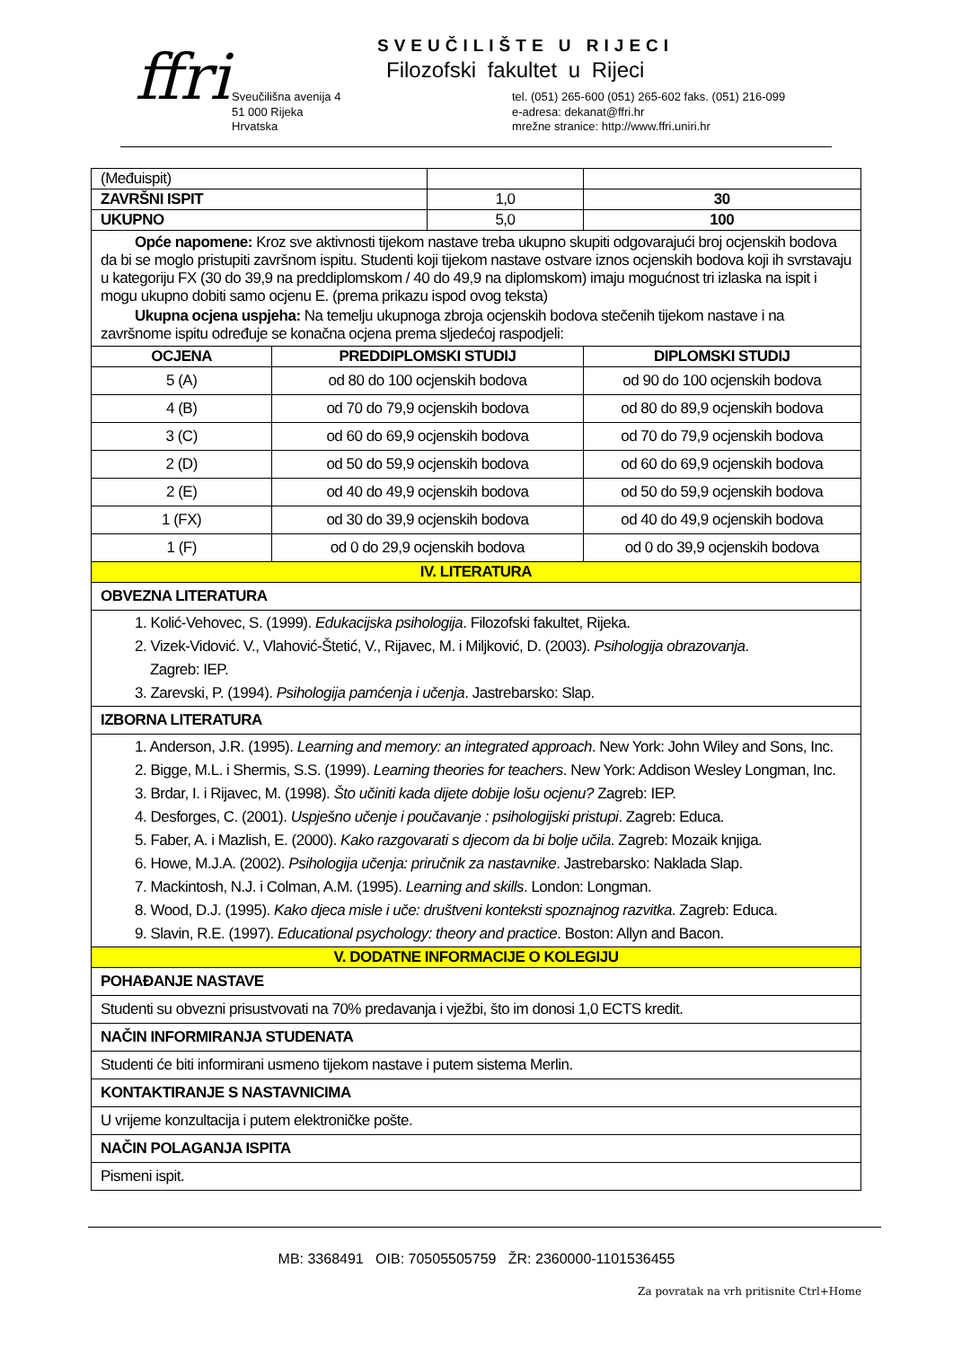ffri SVEUČILIŠTE U RIJECI
Filozofski fakultet u Rijeci
Sveučilišna avenija 4
51 000 Rijeka
Hrvatska
tel. (051) 265-600 (051) 265-602 faks. (051) 216-099
e-adresa: dekanat@ffri.hr
mrežne stranice: http://www.ffri.uniri.hr
| (Međuispit) | | | | |
| ZAVRŠNI ISPIT | | 1,0 | | 30 |
| UKUPNO | | 5,0 | | 100 |
| Opće napomene: Kroz sve aktivnosti tijekom nastave treba ukupno skupiti odgovarajući broj ocjenskih bodova da bi se moglo pristupiti završnom ispitu. Studenti koji tijekom nastave ostvare iznos ocjenskih bodova koji ih svrstavaju u kategoriju FX (30 do 39,9 na preddiplomskom / 40 do 49,9 na diplomskom) imaju mogućnost tri izlaska na ispit i mogu ukupno dobiti samo ocjenu E. (prema prikazu ispod ovog teksta) Ukupna ocjena uspjeha: Na temelju ukupnoga zbroja ocjenskih bodova stečenih tijekom nastave i na završnome ispitu određuje se konačna ocjena prema sljedećoj raspodjeli: | | | | |
| OCJENA | PREDDIPLOMSKI STUDIJ | | DIPLOMSKI STUDIJ | |
| 5 (A) | od 80 do 100 ocjenskih bodova | | od 90 do 100 ocjenskih bodova | |
| 4 (B) | od 70 do 79,9 ocjenskih bodova | | od 80 do 89,9 ocjenskih bodova | |
| 3 (C) | od 60 do 69,9 ocjenskih bodova | | od 70 do 79,9 ocjenskih bodova | |
| 2 (D) | od 50 do 59,9 ocjenskih bodova | | od 60 do 69,9 ocjenskih bodova | |
| 2 (E) | od 40 do 49,9 ocjenskih bodova | | od 50 do 59,9 ocjenskih bodova | |
| 1 (FX) | od 30 do 39,9 ocjenskih bodova | | od 40 do 49,9 ocjenskih bodova | |
| 1 (F) | od 0 do 29,9 ocjenskih bodova | | od 0 do 39,9 ocjenskih bodova | |
| IV. LITERATURA | | | | |
| OBVEZNA LITERATURA | | | | |
| 1. Kolić-Vehovec, S. (1999). Edukacijska psihologija . Filozofski fakultet, Rijeka. 2. Vizek-Vidović. V., Vlahović-Štetić, V., Rijavec, M. i Miljković, D. (2003). Psihologija obrazovanja . Zagreb: IEP. 3. Zarevski, P. (1994). Psihologija pamćenja i učenja . Jastrebarsko: Slap. | | | | |
| IZBORNA LITERATURA | | | | |
| 1. Anderson, J.R. (1995). Learning and memory: an integrated approach . New York: John Wiley and Sons, Inc. 2. Bigge, M.L. i Shermis, S.S. (1999). Learning theories for teachers . New York: Addison Wesley Longman, Inc. 3. Brdar, I. i Rijavec, M. (1998). Što učiniti kada dijete dobije lošu ocjenu? Zagreb: IEP. 4. Desforges, C. (2001). Uspješno učenje i poučavanje : psihologijski pristupi . Zagreb: Educa. 5. Faber, A. i Mazlish, E. (2000). Kako razgovarati s djecom da bi bolje učila . Zagreb: Mozaik knjiga. 6. Howe, M.J.A. (2002). Psihologija učenja: priručnik za nastavnike . Jastrebarsko: Naklada Slap. 7. Mackintosh, N.J. i Colman, A.M. (1995). Learning and skills . London: Longman. 8. Wood, D.J. (1995). Kako djeca misle i uče: društveni konteksti spoznajnog razvitka . Zagreb: Educa. 9. Slavin, R.E. (1997). Educational psychology: theory and practice . Boston: Allyn and Bacon. | | | | |
| V. DODATNE INFORMACIJE O KOLEGIJU | | | | |
| POHAĐANJE NASTAVE | | | | |
| Studenti su obvezni prisustvovati na 70% predavanja i vježbi, što im donosi 1,0 ECTS kredit. | | | | |
| NAČIN INFORMIRANJA STUDENATA | | | | |
| Studenti će biti informirani usmeno tijekom nastave i putem sistema Merlin. | | | | |
| KONTAKTIRANJE S NASTAVNICIMA | | | | |
| U vrijeme konzultacija i putem elektroničke pošte. | | | | |
| NAČIN POLAGANJA ISPITA | | | | |
| Pismeni ispit. | | | | |
MB: 3368491 OIB: 70505505759 ŽR: 2360000-1101536455
Za povratak na vrh pritisnite Ctrl+Home